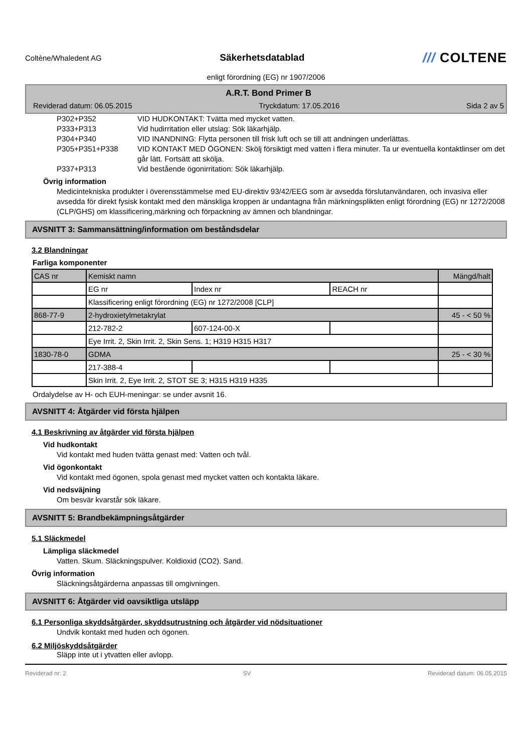Coltène/Whaledent AG
Säkerhetsdatablad
/// COLTENE
enligt förordning (EG) nr 1907/2006
A.R.T. Bond Primer B
Reviderad datum: 06.05.2015 Tryckdatum: 17.05.2016 Sida 2 av 5
P302+P352 VID HUDKONTAKT: Tvätta med mycket vatten.
P333+P313 Vid hudirritation eller utslag: Sök läkarhjälp.
P304+P340 VID INANDNING: Flytta personen till frisk luft och se till att andningen underlättas.
P305+P351+P338 VID KONTAKT MED ÖGONEN: Skölj försiktigt med vatten i flera minuter. Ta ur eventuella kontaktlinser om det går lätt. Fortsätt att skölja.
P337+P313 Vid bestående ögonirritation: Sök läkarhjälp.
Övrig information
Medicintekniska produkter i överensstämmelse med EU-direktiv 93/42/EEG som är avsedda förslutanvändaren, och invasiva eller avsedda för direkt fysisk kontakt med den mänskliga kroppen är undantagna från märkningsplikten enligt förordning (EG) nr 1272/2008 (CLP/GHS) om klassificering,märkning och förpackning av ämnen och blandningar.
AVSNITT 3: Sammansättning/information om beståndsdelar
3.2 Blandningar
Farliga komponenter
| CAS nr | Kemiskt namn | | | Mängd/halt |
| | EG nr | Index nr | REACH nr | |
| | Klassificering enligt förordning (EG) nr 1272/2008 [CLP] | | | |
| 868-77-9 | 2-hydroxietylmetakrylat | | | 45 - < 50 % |
| | 212-782-2 | 607-124-00-X | | |
| | Eye Irrit. 2, Skin Irrit. 2, Skin Sens. 1; H319 H315 H317 | | | |
| 1830-78-0 | GDMA | | | 25 - < 30 % |
| | 217-388-4 | | | |
| | Skin Irrit. 2, Eye Irrit. 2, STOT SE 3; H315 H319 H335 | | | |
Ordalydelse av H- och EUH-meningar: se under avsnit 16.
AVSNITT 4: Åtgärder vid första hjälpen
4.1 Beskrivning av åtgärder vid första hjälpen
Vid hudkontakt
Vid kontakt med huden tvätta genast med: Vatten och tvål.
Vid ögonkontakt
Vid kontakt med ögonen, spola genast med mycket vatten och kontakta läkare.
Vid nedsväjning
Om besvär kvarstår sök läkare.
AVSNITT 5: Brandbekämpningsåtgärder
5.1 Släckmedel
Lämpliga släckmedel
Vatten. Skum. Släckningspulver. Koldioxid (CO2). Sand.
Övrig information
Släckningsåtgärderna anpassas till omgivningen.
AVSNITT 6: Åtgärder vid oavsiktliga utsläpp
6.1 Personliga skyddsåtgärder, skyddsutrustning och åtgärder vid nödsituationer
Undvik kontakt med huden och ögonen.
6.2 Miljöskyddsåtgärder
Släpp inte ut i ytvatten eller avlopp.
Reviderad nr: 2 SV Reviderad datum: 06.05.2015